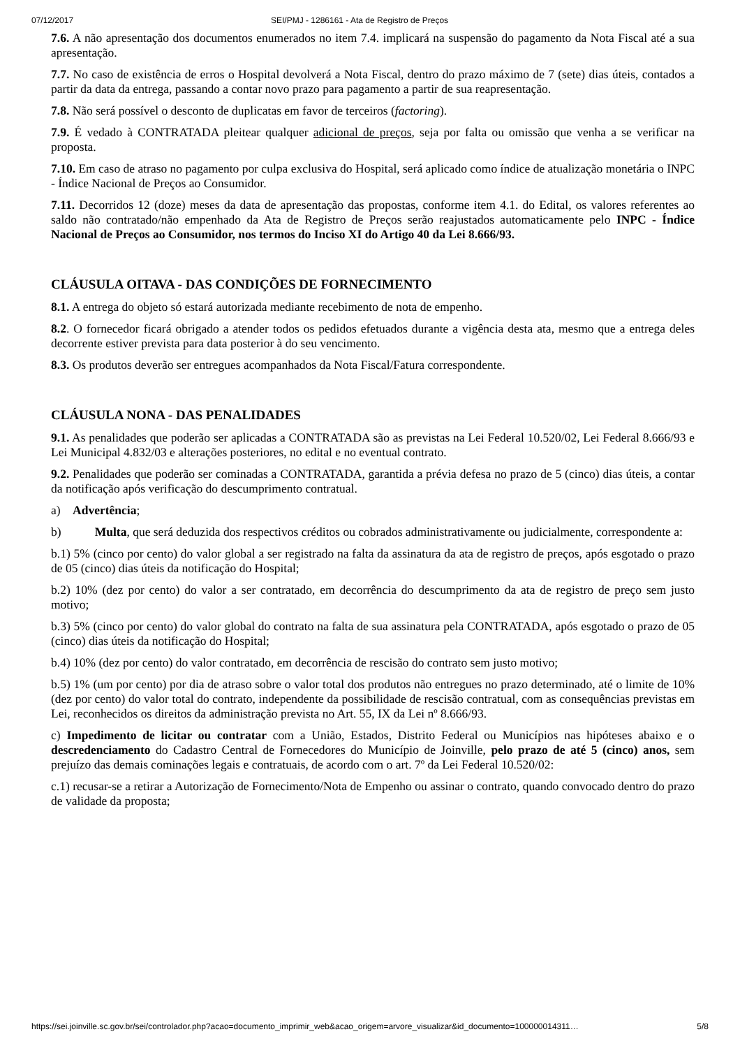07/12/2017 SEI/PMJ - 1286161 - Ata de Registro de Preços
7.6. A não apresentação dos documentos enumerados no item 7.4. implicará na suspensão do pagamento da Nota Fiscal até a sua apresentação.
7.7. No caso de existência de erros o Hospital devolverá a Nota Fiscal, dentro do prazo máximo de 7 (sete) dias úteis, contados a partir da data da entrega, passando a contar novo prazo para pagamento a partir de sua reapresentação.
7.8. Não será possível o desconto de duplicatas em favor de terceiros (factoring).
7.9. É vedado à CONTRATADA pleitear qualquer adicional de preços, seja por falta ou omissão que venha a se verificar na proposta.
7.10. Em caso de atraso no pagamento por culpa exclusiva do Hospital, será aplicado como índice de atualização monetária o INPC - Índice Nacional de Preços ao Consumidor.
7.11. Decorridos 12 (doze) meses da data de apresentação das propostas, conforme item 4.1. do Edital, os valores referentes ao saldo não contratado/não empenhado da Ata de Registro de Preços serão reajustados automaticamente pelo INPC - Índice Nacional de Preços ao Consumidor, nos termos do Inciso XI do Artigo 40 da Lei 8.666/93.
CLÁUSULA OITAVA - DAS CONDIÇÕES DE FORNECIMENTO
8.1. A entrega do objeto só estará autorizada mediante recebimento de nota de empenho.
8.2. O fornecedor ficará obrigado a atender todos os pedidos efetuados durante a vigência desta ata, mesmo que a entrega deles decorrente estiver prevista para data posterior à do seu vencimento.
8.3. Os produtos deverão ser entregues acompanhados da Nota Fiscal/Fatura correspondente.
CLÁUSULA NONA - DAS PENALIDADES
9.1. As penalidades que poderão ser aplicadas a CONTRATADA são as previstas na Lei Federal 10.520/02, Lei Federal 8.666/93 e Lei Municipal 4.832/03 e alterações posteriores, no edital e no eventual contrato.
9.2. Penalidades que poderão ser cominadas a CONTRATADA, garantida a prévia defesa no prazo de 5 (cinco) dias úteis, a contar da notificação após verificação do descumprimento contratual.
a) Advertência;
b) Multa, que será deduzida dos respectivos créditos ou cobrados administrativamente ou judicialmente, correspondente a:
b.1) 5% (cinco por cento) do valor global a ser registrado na falta da assinatura da ata de registro de preços, após esgotado o prazo de 05 (cinco) dias úteis da notificação do Hospital;
b.2) 10% (dez por cento) do valor a ser contratado, em decorrência do descumprimento da ata de registro de preço sem justo motivo;
b.3) 5% (cinco por cento) do valor global do contrato na falta de sua assinatura pela CONTRATADA, após esgotado o prazo de 05 (cinco) dias úteis da notificação do Hospital;
b.4) 10% (dez por cento) do valor contratado, em decorrência de rescisão do contrato sem justo motivo;
b.5) 1% (um por cento) por dia de atraso sobre o valor total dos produtos não entregues no prazo determinado, até o limite de 10% (dez por cento) do valor total do contrato, independente da possibilidade de rescisão contratual, com as consequências previstas em Lei, reconhecidos os direitos da administração prevista no Art. 55, IX da Lei nº 8.666/93.
c) Impedimento de licitar ou contratar com a União, Estados, Distrito Federal ou Municípios nas hipóteses abaixo e o descredenciamento do Cadastro Central de Fornecedores do Município de Joinville, pelo prazo de até 5 (cinco) anos, sem prejuízo das demais cominações legais e contratuais, de acordo com o art. 7º da Lei Federal 10.520/02:
c.1) recusar-se a retirar a Autorização de Fornecimento/Nota de Empenho ou assinar o contrato, quando convocado dentro do prazo de validade da proposta;
https://sei.joinville.sc.gov.br/sei/controlador.php?acao=documento_imprimir_web&acao_origem=arvore_visualizar&id_documento=100000014311… 5/8